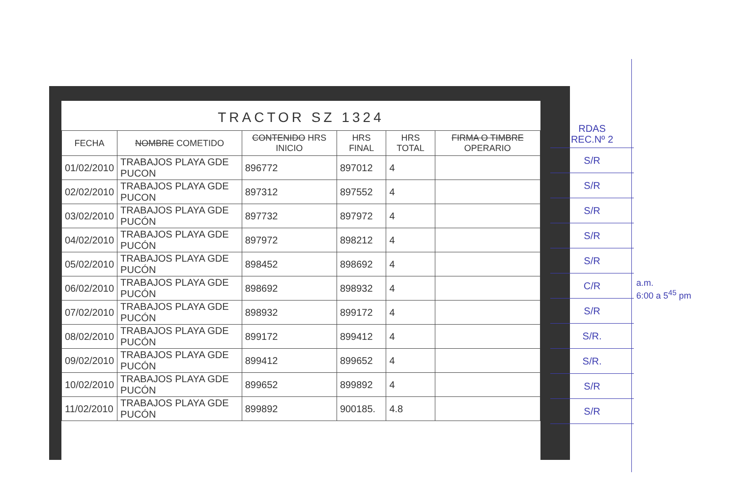TRACTOR SZ 1324
| FECHA | NOMBRE COMETIDO | CONTENIDO HRS INICIO | HRS FINAL | HRS TOTAL | FIRMA O TIMBRE OPERARIO |
| --- | --- | --- | --- | --- | --- |
| 01/02/2010 | TRABAJOS PLAYA GDE PUCON | 896772 | 897012 | 4 | |
| 02/02/2010 | TRABAJOS PLAYA GDE PUCON | 897312 | 897552 | 4 | |
| 03/02/2010 | TRABAJOS PLAYA GDE PUCÓN | 897732 | 897972 | 4 | |
| 04/02/2010 | TRABAJOS PLAYA GDE PUCÓN | 897972 | 898212 | 4 | |
| 05/02/2010 | TRABAJOS PLAYA GDE PUCÓN | 898452 | 898692 | 4 | |
| 06/02/2010 | TRABAJOS PLAYA GDE PUCÓN | 898692 | 898932 | 4 | |
| 07/02/2010 | TRABAJOS PLAYA GDE PUCÓN | 898932 | 899172 | 4 | |
| 08/02/2010 | TRABAJOS PLAYA GDE PUCÓN | 899172 | 899412 | 4 | |
| 09/02/2010 | TRABAJOS PLAYA GDE PUCÓN | 899412 | 899652 | 4 | |
| 10/02/2010 | TRABAJOS PLAYA GDE PUCÓN | 899652 | 899892 | 4 | |
| 11/02/2010 | TRABAJOS PLAYA GDE PUCÓN | 899892 | 900185. | 4.8 | |
RDAS
REC.Nº 2
S/R
S/R
S/R
S/R
S/R
C/R
S/R
S/R.
S/R.
S/R
S/R
a.m.
6:00 a 5<sup>45</sup> pm